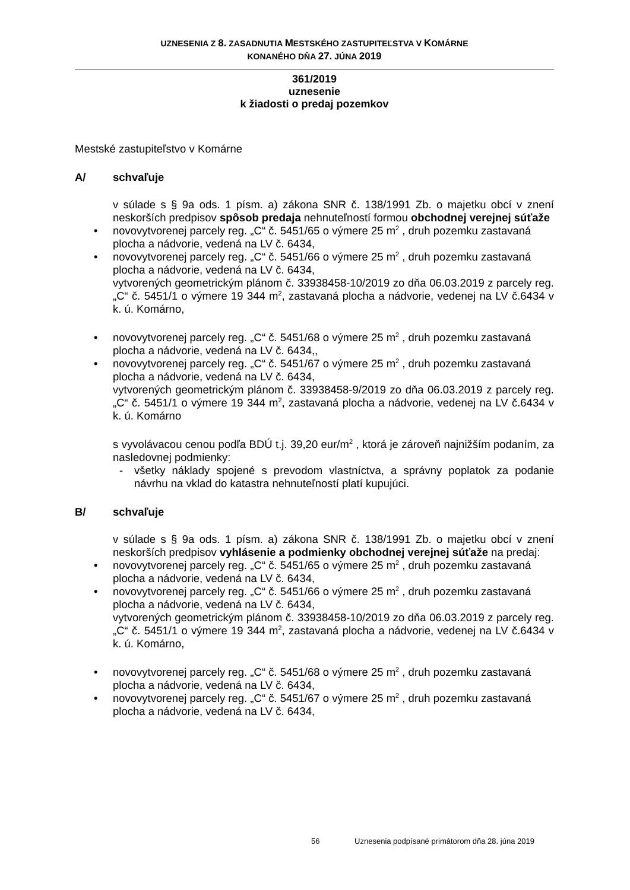UZNESENIA Z 8. ZASADNUTIA MESTSKÉHO ZASTUPITEĽSTVA V KOMÁRNE
KONANÉHO DŇA 27. JÚNA 2019
361/2019
uznesenie
k žiadosti o predaj pozemkov
Mestské zastupiteľstvo v Komárne
A/ schvaľuje
v súlade s § 9a ods. 1 písm. a) zákona SNR č. 138/1991 Zb. o majetku obcí v znení neskorších predpisov spôsob predaja nehnuteľností formou obchodnej verejnej súťaže
• novovytvorenej parcely reg. „C“ č. 5451/65 o výmere 25 m<sup>2</sup> , druh pozemku zastavaná plocha a nádvorie, vedená na LV č. 6434,
• novovytvorenej parcely reg. „C“ č. 5451/66 o výmere 25 m<sup>2</sup> , druh pozemku zastavaná plocha a nádvorie, vedená na LV č. 6434,
vytvorených geometrickým plánom č. 33938458-10/2019 zo dňa 06.03.2019 z parcely reg. „C“ č. 5451/1 o výmere 19 344 m<sup>2</sup>, zastavaná plocha a nádvorie, vedenej na LV č.6434 v k. ú. Komárno,
• novovytvorenej parcely reg. „C“ č. 5451/68 o výmere 25 m<sup>2</sup> , druh pozemku zastavaná plocha a nádvorie, vedená na LV č. 6434,,
• novovytvorenej parcely reg. „C“ č. 5451/67 o výmere 25 m<sup>2</sup> , druh pozemku zastavaná plocha a nádvorie, vedená na LV č. 6434,
vytvorených geometrickým plánom č. 33938458-9/2019 zo dňa 06.03.2019 z parcely reg. „C“ č. 5451/1 o výmere 19 344 m<sup>2</sup>, zastavaná plocha a nádvorie, vedenej na LV č.6434 v k. ú. Komárno
s vyvolávacou cenou podľa BDÚ t.j. 39,20 eur/m<sup>2</sup> , ktorá je zároveň najnižším podaním, za nasledovnej podmienky:
- všetky náklady spojené s prevodom vlastníctva, a správny poplatok za podanie návrhu na vklad do katastra nehnuteľností platí kupujúci.
B/ schvaľuje
v súlade s § 9a ods. 1 písm. a) zákona SNR č. 138/1991 Zb. o majetku obcí v znení neskorších predpisov vyhlásenie a podmienky obchodnej verejnej súťaže na predaj:
• novovytvorenej parcely reg. „C“ č. 5451/65 o výmere 25 m<sup>2</sup> , druh pozemku zastavaná plocha a nádvorie, vedená na LV č. 6434,
• novovytvorenej parcely reg. „C“ č. 5451/66 o výmere 25 m<sup>2</sup> , druh pozemku zastavaná plocha a nádvorie, vedená na LV č. 6434,
vytvorených geometrickým plánom č. 33938458-10/2019 zo dňa 06.03.2019 z parcely reg. „C“ č. 5451/1 o výmere 19 344 m<sup>2</sup>, zastavaná plocha a nádvorie, vedenej na LV č.6434 v k. ú. Komárno,
• novovytvorenej parcely reg. „C“ č. 5451/68 o výmere 25 m<sup>2</sup> , druh pozemku zastavaná plocha a nádvorie, vedená na LV č. 6434,
• novovytvorenej parcely reg. „C“ č. 5451/67 o výmere 25 m<sup>2</sup> , druh pozemku zastavaná plocha a nádvorie, vedená na LV č. 6434,
56 Uznesenia podpísané primátorom dňa 28. júna 2019